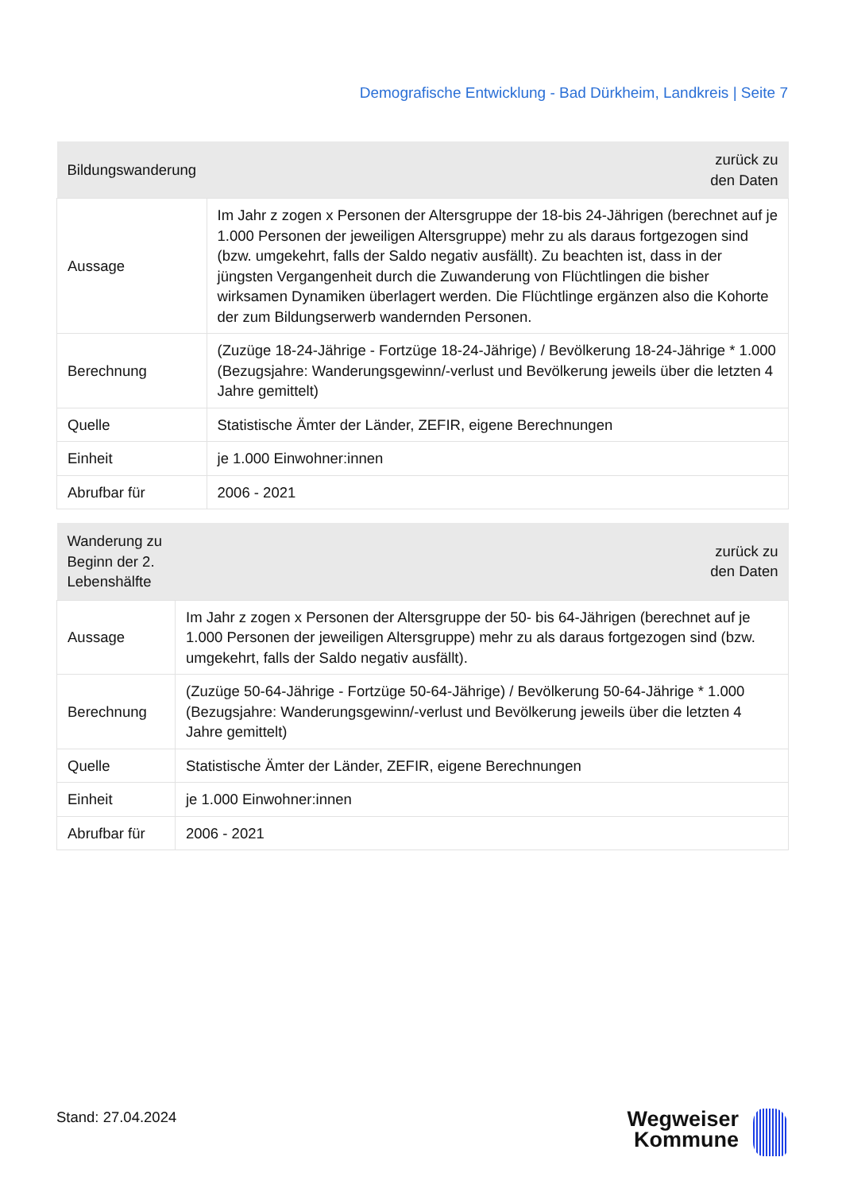Demografische Entwicklung - Bad Dürkheim, Landkreis | Seite 7
| Bildungswanderung | zurück zu den Daten |
| --- | --- |
| Aussage | Im Jahr z zogen x Personen der Altersgruppe der 18-bis 24-Jährigen (berechnet auf je 1.000 Personen der jeweiligen Altersgruppe) mehr zu als daraus fortgezogen sind (bzw. umgekehrt, falls der Saldo negativ ausfällt). Zu beachten ist, dass in der jüngsten Vergangenheit durch die Zuwanderung von Flüchtlingen die bisher wirksamen Dynamiken überlagert werden. Die Flüchtlinge ergänzen also die Kohorte der zum Bildungserwerb wandernden Personen. |
| Berechnung | (Zuzüge 18-24-Jährige - Fortzüge 18-24-Jährige) / Bevölkerung 18-24-Jährige * 1.000 (Bezugsjahre: Wanderungsgewinn/-verlust und Bevölkerung jeweils über die letzten 4 Jahre gemittelt) |
| Quelle | Statistische Ämter der Länder, ZEFIR, eigene Berechnungen |
| Einheit | je 1.000 Einwohner:innen |
| Abrufbar für | 2006 - 2021 |
| Wanderung zu Beginn der 2. Lebenshälfte | zurück zu den Daten |
| --- | --- |
| Aussage | Im Jahr z zogen x Personen der Altersgruppe der 50- bis 64-Jährigen (berechnet auf je 1.000 Personen der jeweiligen Altersgruppe) mehr zu als daraus fortgezogen sind (bzw. umgekehrt, falls der Saldo negativ ausfällt). |
| Berechnung | (Zuzüge 50-64-Jährige - Fortzüge 50-64-Jährige) / Bevölkerung 50-64-Jährige * 1.000 (Bezugsjahre: Wanderungsgewinn/-verlust und Bevölkerung jeweils über die letzten 4 Jahre gemittelt) |
| Quelle | Statistische Ämter der Länder, ZEFIR, eigene Berechnungen |
| Einheit | je 1.000 Einwohner:innen |
| Abrufbar für | 2006 - 2021 |
Stand: 27.04.2024
Wegweiser
Kommune